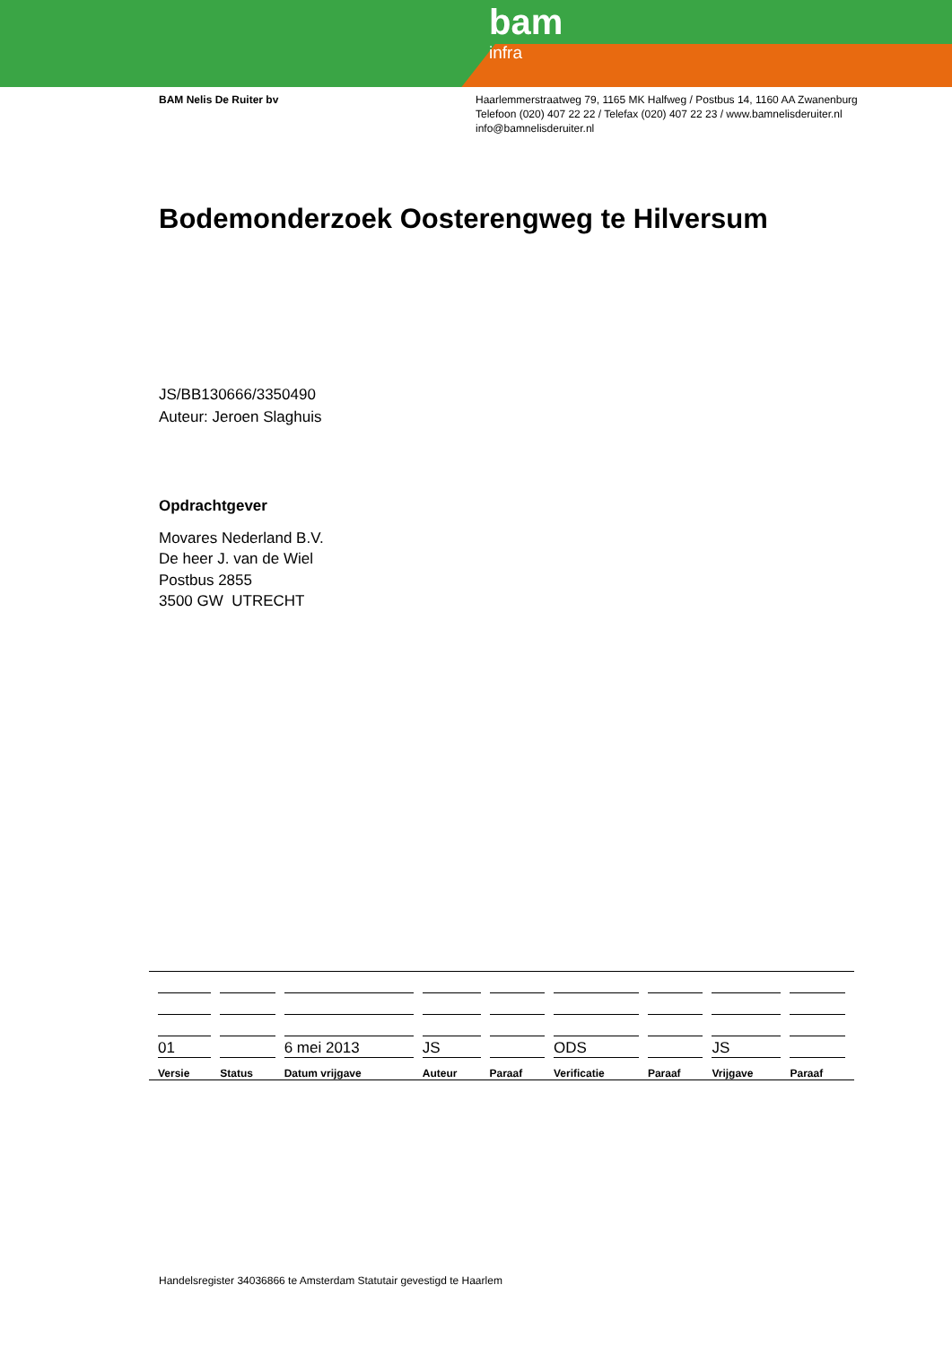bam
infra
BAM Nelis De Ruiter bv Haarlemmerstraatweg 79, 1165 MK Halfweg / Postbus 14, 1160 AA Zwanenburg
Telefoon (020) 407 22 22 / Telefax (020) 407 22 23 / www.bamnelisderuiter.nl
info@bamnelisderuiter.nl
Bodemonderzoek Oosterengweg te Hilversum
JS/BB130666/3350490
Auteur: Jeroen Slaghuis
Opdrachtgever
Movares Nederland B.V.
De heer J. van de Wiel
Postbus 2855
3500 GW UTRECHT
| 01 | | 6 mei 2013 | JS | | ODS | | JS | |
| Versie | Status | Datum vrijgave | Auteur | Paraaf | Verificatie | Paraaf | Vrijgave | Paraaf |
Handelsregister 34036866 te Amsterdam Statutair gevestigd te Haarlem